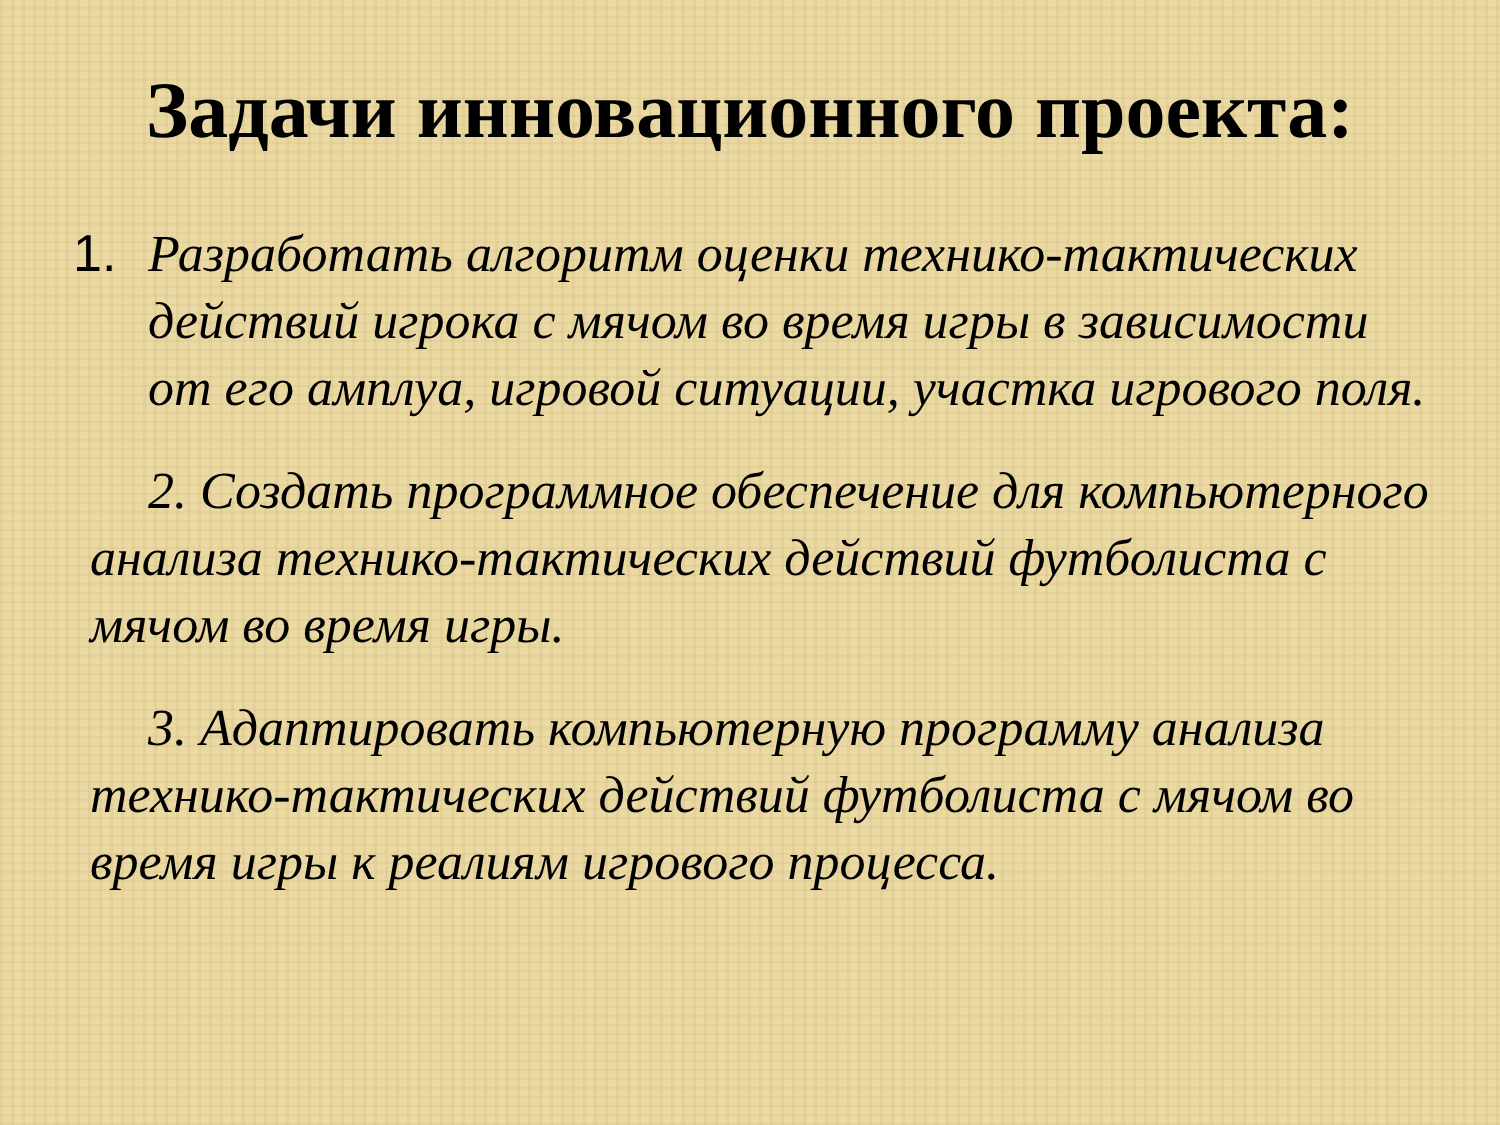Задачи инновационного проекта:
1. Разработать алгоритм оценки технико-тактических действий игрока с мячом во время игры в зависимости от его амплуа, игровой ситуации, участка игрового поля.
2. Создать программное обеспечение для компьютерного анализа технико-тактических действий футболиста с мячом во время игры.
3. Адаптировать компьютерную программу анализа технико-тактических действий футболиста с мячом во время игры к реалиям игрового процесса.